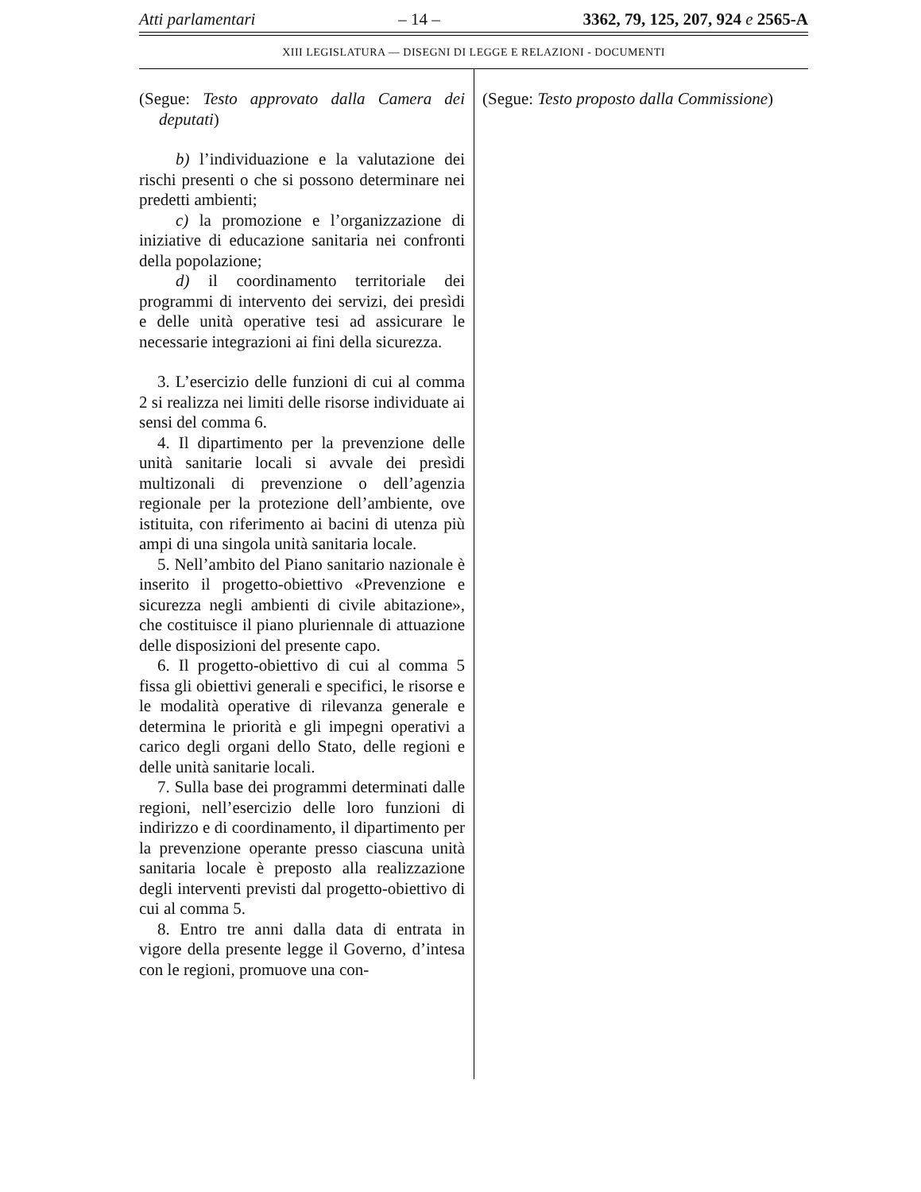Atti parlamentari – 14 – 3362, 79, 125, 207, 924 e 2565-A
XIII LEGISLATURA — DISEGNI DI LEGGE E RELAZIONI - DOCUMENTI
(Segue: Testo approvato dalla Camera dei deputati)
b) l’individuazione e la valutazione dei rischi presenti o che si possono determinare nei predetti ambienti;
c) la promozione e l’organizzazione di iniziative di educazione sanitaria nei confronti della popolazione;
d) il coordinamento territoriale dei programmi di intervento dei servizi, dei presìdi e delle unità operative tesi ad assicurare le necessarie integrazioni ai fini della sicurezza.
3. L’esercizio delle funzioni di cui al comma 2 si realizza nei limiti delle risorse individuate ai sensi del comma 6.
4. Il dipartimento per la prevenzione delle unità sanitarie locali si avvale dei presìdi multizonali di prevenzione o dell’agenzia regionale per la protezione dell’ambiente, ove istituita, con riferimento ai bacini di utenza più ampi di una singola unità sanitaria locale.
5. Nell’ambito del Piano sanitario nazionale è inserito il progetto-obiettivo «Prevenzione e sicurezza negli ambienti di civile abitazione», che costituisce il piano pluriennale di attuazione delle disposizioni del presente capo.
6. Il progetto-obiettivo di cui al comma 5 fissa gli obiettivi generali e specifici, le risorse e le modalità operative di rilevanza generale e determina le priorità e gli impegni operativi a carico degli organi dello Stato, delle regioni e delle unità sanitarie locali.
7. Sulla base dei programmi determinati dalle regioni, nell’esercizio delle loro funzioni di indirizzo e di coordinamento, il dipartimento per la prevenzione operante presso ciascuna unità sanitaria locale è preposto alla realizzazione degli interventi previsti dal progetto-obiettivo di cui al comma 5.
8. Entro tre anni dalla data di entrata in vigore della presente legge il Governo, d’intesa con le regioni, promuove una con-
(Segue: Testo proposto dalla Commissione)